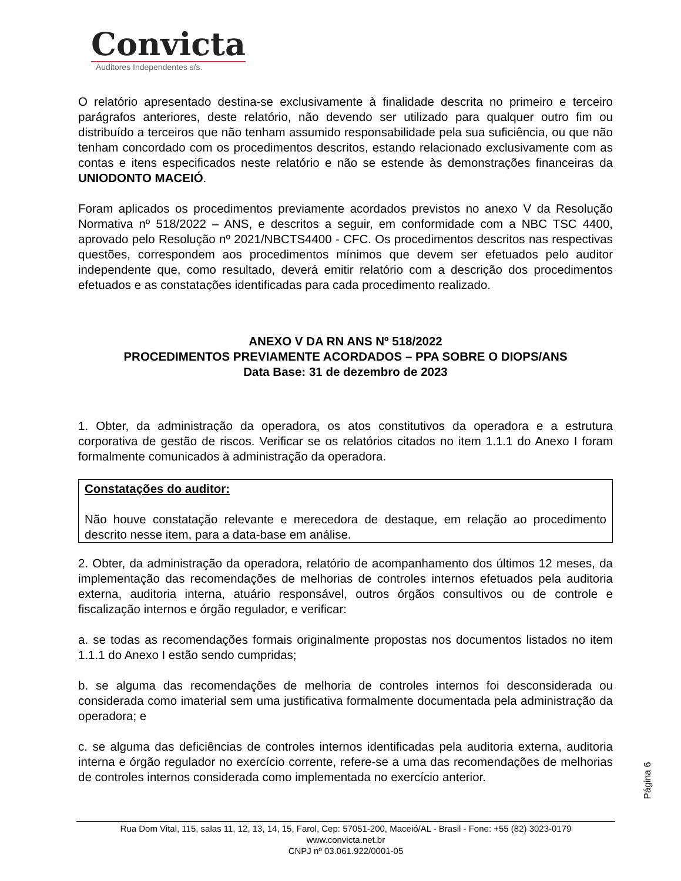Convicta
Auditores Independentes s/s.
O relatório apresentado destina-se exclusivamente à finalidade descrita no primeiro e terceiro parágrafos anteriores, deste relatório, não devendo ser utilizado para qualquer outro fim ou distribuído a terceiros que não tenham assumido responsabilidade pela sua suficiência, ou que não tenham concordado com os procedimentos descritos, estando relacionado exclusivamente com as contas e itens especificados neste relatório e não se estende às demonstrações financeiras da UNIODONTO MACEIÓ.
Foram aplicados os procedimentos previamente acordados previstos no anexo V da Resolução Normativa nº 518/2022 – ANS, e descritos a seguir, em conformidade com a NBC TSC 4400, aprovado pelo Resolução nº 2021/NBCTS4400 - CFC. Os procedimentos descritos nas respectivas questões, correspondem aos procedimentos mínimos que devem ser efetuados pelo auditor independente que, como resultado, deverá emitir relatório com a descrição dos procedimentos efetuados e as constatações identificadas para cada procedimento realizado.
ANEXO V DA RN ANS Nº 518/2022
PROCEDIMENTOS PREVIAMENTE ACORDADOS – PPA SOBRE O DIOPS/ANS
Data Base: 31 de dezembro de 2023
1. Obter, da administração da operadora, os atos constitutivos da operadora e a estrutura corporativa de gestão de riscos. Verificar se os relatórios citados no item 1.1.1 do Anexo I foram formalmente comunicados à administração da operadora.
Constatações do auditor:
Não houve constatação relevante e merecedora de destaque, em relação ao procedimento descrito nesse item, para a data-base em análise.
2. Obter, da administração da operadora, relatório de acompanhamento dos últimos 12 meses, da implementação das recomendações de melhorias de controles internos efetuados pela auditoria externa, auditoria interna, atuário responsável, outros órgãos consultivos ou de controle e fiscalização internos e órgão regulador, e verificar:
a. se todas as recomendações formais originalmente propostas nos documentos listados no item 1.1.1 do Anexo I estão sendo cumpridas;
b. se alguma das recomendações de melhoria de controles internos foi desconsiderada ou considerada como imaterial sem uma justificativa formalmente documentada pela administração da operadora; e
c. se alguma das deficiências de controles internos identificadas pela auditoria externa, auditoria interna e órgão regulador no exercício corrente, refere-se a uma das recomendações de melhorias de controles internos considerada como implementada no exercício anterior.
Página 6
Rua Dom Vital, 115, salas 11, 12, 13, 14, 15, Farol, Cep: 57051-200, Maceió/AL - Brasil - Fone: +55 (82) 3023-0179
www.convicta.net.br
CNPJ nº 03.061.922/0001-05